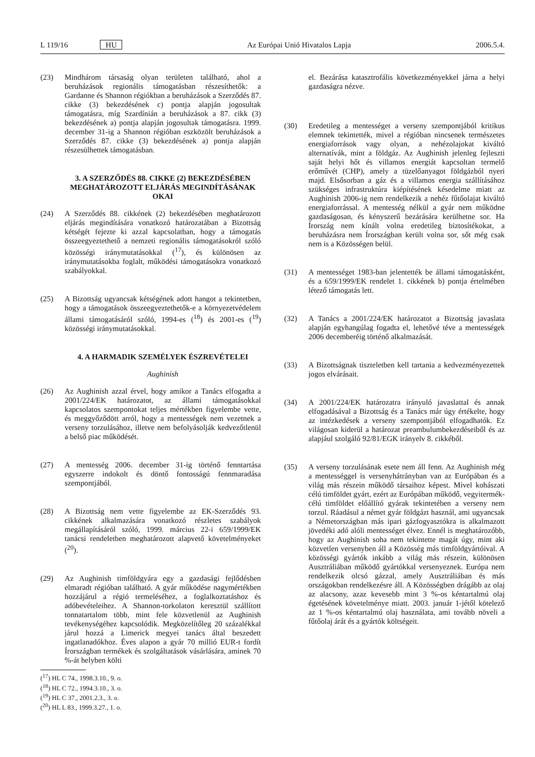L 119/16 HU Az Európai Unió Hivatalos Lapja 2006.5.4.
(23) Mindhárom társaság olyan területen található, ahol a beruházások regionális támogatásban részesíthetők: a Gardanne és Shannon régiókban a beruházások a Szerződés 87. cikke (3) bekezdésének c) pontja alapján jogosultak támogatásra, míg Szardínián a beruházások a 87. cikk (3) bekezdésének a) pontja alapján jogosultak támogatásra. 1999. december 31-ig a Shannon régióban eszközölt beruházások a Szerződés 87. cikke (3) bekezdésének a) pontja alapján részesülhettek támogatásban.
3. A SZERZŐDÉS 88. CIKKE (2) BEKEZDÉSÉBEN MEGHATÁROZOTT ELJÁRÁS MEGINDÍTÁSÁNAK OKAI
(24) A Szerződés 88. cikkének (2) bekezdésében meghatározott eljárás megindítására vonatkozó határozatában a Bizottság kétségét fejezte ki azzal kapcsolatban, hogy a támogatás összeegyeztethető a nemzeti regionális támogatásokról szóló közösségi iránymutatásokkal (<sup>17</sup>), és különösen az iránymutatásokba foglalt, működési támogatásokra vonatkozó szabályokkal.
(25) A Bizottság ugyancsak kétségének adott hangot a tekintetben, hogy a támogatások összeegyeztethetők-e a környezetvédelem állami támogatásáról szóló, 1994-es (<sup>18</sup>) és 2001-es (<sup>19</sup>) közösségi iránymutatásokkal.
4. A HARMADIK SZEMÉLYEK ÉSZREVÉTELEI
Aughinish
(26) Az Aughinish azzal érvel, hogy amikor a Tanács elfogadta a 2001/224/EK határozatot, az állami támogatásokkal kapcsolatos szempontokat teljes mértékben figyelembe vette, és meggyőződött arról, hogy a mentességek nem vezetnek a verseny torzulásához, illetve nem befolyásolják kedvezőtlenül a belső piac működését.
(27) A mentesség 2006. december 31-ig történő fenntartása egyszerre indokolt és döntő fontosságú fennmaradása szempontjából.
(28) A Bizottság nem vette figyelembe az EK-Szerződés 93. cikkének alkalmazására vonatkozó részletes szabályok megállapításáról szóló, 1999. március 22-i 659/1999/EK tanácsi rendeletben meghatározott alapvető követelményeket (<sup>20</sup>).
(29) Az Aughinish timföldgyára egy a gazdasági fejlődésben elmaradt régióban található. A gyár működése nagymértékben hozzájárul a régió termeléséhez, a foglalkoztatáshoz és adóbevételeihez. A Shannon-torkolaton keresztül szállított tonnatartalom több, mint fele közvetlenül az Aughinish tevékenységéhez kapcsolódik. Megközelítőleg 20 százalékkal járul hozzá a Limerick megyei tanács által beszedett ingatlanadókhoz. Éves alapon a gyár 70 millió EUR-t fordít Írországban termékek és szolgáltatások vásárlására, aminek 70 %-át helyben költi
(<sup>17</sup>) HL C 74., 1998.3.10., 9. o.
(<sup>18</sup>) HL C 72., 1994.3.10., 3. o.
(<sup>19</sup>) HL C 37., 2001.2.3., 3. o.
(<sup>20</sup>) HL L 83., 1999.3.27., 1. o.
el. Bezárása katasztrofális következményekkel járna a helyi gazdaságra nézve.
(30) Eredetileg a mentességet a verseny szempontjából kritikus elemnek tekintették, mivel a régióban nincsenek természetes energiaforrások vagy olyan, a nehézolajokat kiváltó alternatívák, mint a földgáz. Az Aughinish jelenleg fejleszti saját helyi hőt és villamos energiát kapcsoltan termelő erőművét (CHP), amely a tüzelőanyagot földgázból nyeri majd. Elsősorban a gáz és a villamos energia szállításához szükséges infrastruktúra kiépítésének késedelme miatt az Aughinish 2006-ig nem rendelkezik a nehéz fűtőolajat kiváltó energiaforrással. A mentesség nélkül a gyár nem működne gazdaságosan, és kényszerű bezárására kerülhetne sor. Ha Írország nem kínált volna eredetileg biztosítékokat, a beruházásra nem Írországban került volna sor, sőt még csak nem is a Közösségen belül.
(31) A mentességet 1983-ban jelentették be állami támogatásként, és a 659/1999/EK rendelet 1. cikkének b) pontja értelmében létező támogatás lett.
(32) A Tanács a 2001/224/EK határozatot a Bizottság javaslata alapján egyhangúlag fogadta el, lehetővé téve a mentességek 2006 decemberéig történő alkalmazását.
(33) A Bizottságnak tiszteletben kell tartania a kedvezményezettek jogos elvárásait.
(34) A 2001/224/EK határozatra irányuló javaslattal és annak elfogadásával a Bizottság és a Tanács már úgy értékelte, hogy az intézkedések a verseny szempontjából elfogadhatók. Ez világosan kiderül a határozat preambulumbekezdéseiből és az alapjául szolgáló 92/81/EGK irányelv 8. cikkéből.
(35) A verseny torzulásának esete nem áll fenn. Az Aughinish még a mentességgel is versenyhátrányban van az Európában és a világ más részein működő társaihoz képest. Mivel kohászati célú timföldet gyárt, ezért az Európában működő, vegyitermék-célú timföldet előállító gyárak tekintetében a verseny nem torzul. Ráadásul a német gyár földgázt használ, ami ugyancsak a Németországban más ipari gázfogyasztókra is alkalmazott jövedéki adó alóli mentességet élvez. Ennél is meghatározóbb, hogy az Aughinish soha nem tekintette magát úgy, mint aki közvetlen versenyben áll a Közösség más timföldgyártóival. A közösségi gyártók inkább a világ más részein, különösen Ausztráliában működő gyártókkal versenyeznek. Európa nem rendelkezik olcsó gázzal, amely Ausztráliában és más országokban rendelkezésre áll. A Közösségben drágább az olaj az alacsony, azaz kevesebb mint 3 %-os kéntartalmú olaj égetésének követelménye miatt. 2003. január 1-jétől kötelező az 1 %-os kéntartalmú olaj használata, ami tovább növeli a fűtőolaj árát és a gyártók költségeit.